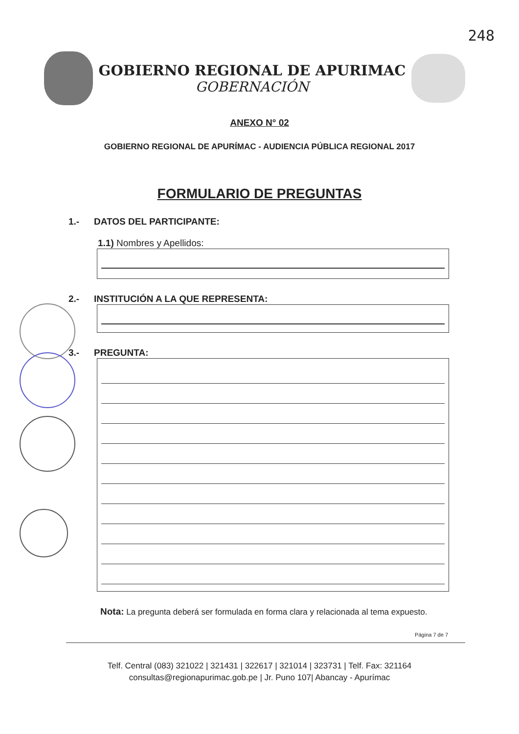248
GOBIERNO REGIONAL DE APURIMAC
GOBERNACIÓN
ANEXO N° 02
GOBIERNO REGIONAL DE APURÍMAC - AUDIENCIA PÚBLICA REGIONAL 2017
FORMULARIO DE PREGUNTAS
1.- DATOS DEL PARTICIPANTE:
1.1) Nombres y Apellidos:
2.- INSTITUCIÓN A LA QUE REPRESENTA:
3.- PREGUNTA:
Nota: La pregunta deberá ser formulada en forma clara y relacionada al tema expuesto.
Página 7 de 7
Telf. Central (083) 321022 | 321431 | 322617 | 321014 | 323731 | Telf. Fax: 321164
consultas@regionapurimac.gob.pe | Jr. Puno 107| Abancay - Apurímac